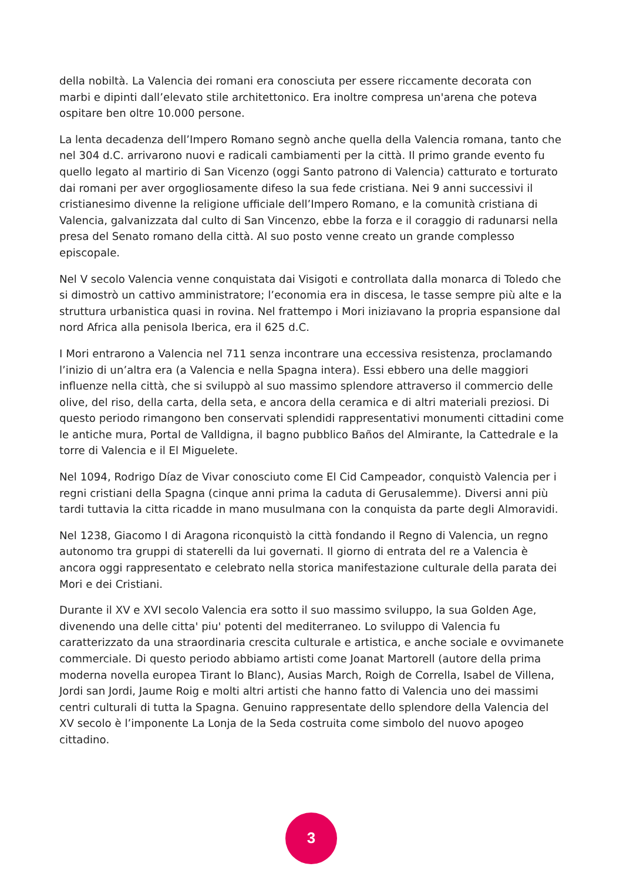della nobiltà. La Valencia dei romani era conosciuta per essere riccamente decorata con marbi e dipinti dall’elevato stile architettonico. Era inoltre compresa un'arena che poteva ospitare ben oltre 10.000 persone.
La lenta decadenza dell’Impero Romano segnò anche quella della Valencia romana, tanto che nel 304 d.C. arrivarono nuovi e radicali cambiamenti per la città. Il primo grande evento fu quello legato al martirio di San Vicenzo (oggi Santo patrono di Valencia) catturato e torturato dai romani per aver orgogliosamente difeso la sua fede cristiana. Nei 9 anni successivi il cristianesimo divenne la religione ufficiale dell’Impero Romano, e la comunità cristiana di Valencia, galvanizzata dal culto di San Vincenzo, ebbe la forza e il coraggio di radunarsi nella presa del Senato romano della città. Al suo posto venne creato un grande complesso episcopale.
Nel V secolo Valencia venne conquistata dai Visigoti e controllata dalla monarca di Toledo che si dimostrò un cattivo amministratore; l’economia era in discesa, le tasse sempre più alte e la struttura urbanistica quasi in rovina. Nel frattempo i Mori iniziavano la propria espansione dal nord Africa alla penisola Iberica, era il 625 d.C.
I Mori entrarono a Valencia nel 711 senza incontrare una eccessiva resistenza, proclamando l’inizio di un’altra era (a Valencia e nella Spagna intera). Essi ebbero una delle maggiori influenze nella città, che si sviluppò al suo massimo splendore attraverso il commercio delle olive, del riso, della carta, della seta, e ancora della ceramica e di altri materiali preziosi. Di questo periodo rimangono ben conservati splendidi rappresentativi monumenti cittadini come le antiche mura, Portal de Valldigna, il bagno pubblico Baños del Almirante, la Cattedrale e la torre di Valencia e il El Miguelete.
Nel 1094, Rodrigo Díaz de Vivar conosciuto come El Cid Campeador, conquistò Valencia per i regni cristiani della Spagna (cinque anni prima la caduta di Gerusalemme). Diversi anni più tardi tuttavia la citta ricadde in mano musulmana con la conquista da parte degli Almoravidi.
Nel 1238, Giacomo I di Aragona riconquistò la città fondando il Regno di Valencia, un regno autonomo tra gruppi di staterelli da lui governati. Il giorno di entrata del re a Valencia è ancora oggi rappresentato e celebrato nella storica manifestazione culturale della parata dei Mori e dei Cristiani.
Durante il XV e XVI secolo Valencia era sotto il suo massimo sviluppo, la sua Golden Age, divenendo una delle citta' piu' potenti del mediterraneo. Lo sviluppo di Valencia fu caratterizzato da una straordinaria crescita culturale e artistica, e anche sociale e ovvimanete commerciale. Di questo periodo abbiamo artisti come Joanat Martorell (autore della prima moderna novella europea Tirant lo Blanc), Ausias March, Roigh de Corrella, Isabel de Villena, Jordi san Jordi, Jaume Roig e molti altri artisti che hanno fatto di Valencia uno dei massimi centri culturali di tutta la Spagna. Genuino rappresentate dello splendore della Valencia del XV secolo è l’imponente La Lonja de la Seda costruita come simbolo del nuovo apogeo cittadino.
3